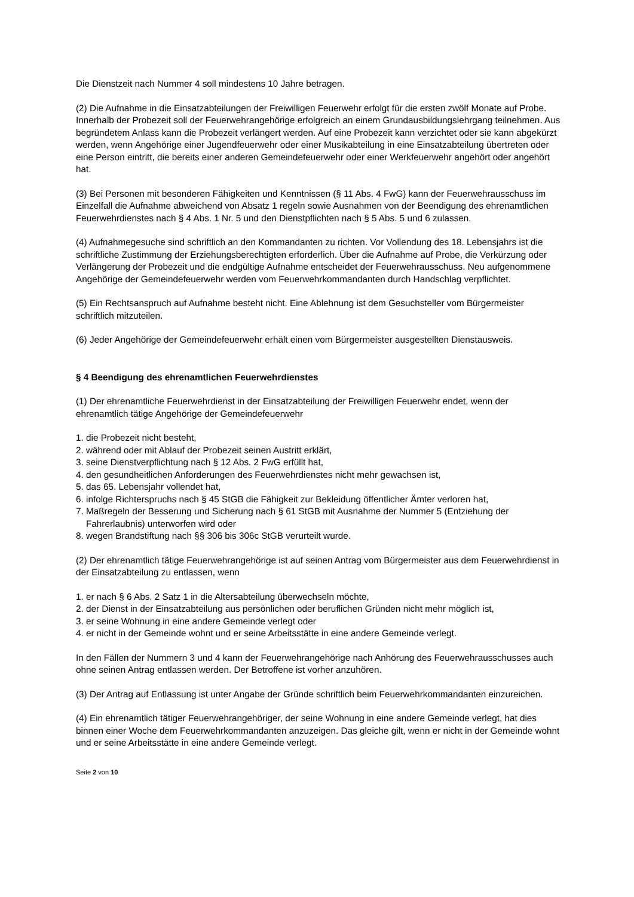Die Dienstzeit nach Nummer 4 soll mindestens 10 Jahre betragen.
(2) Die Aufnahme in die Einsatzabteilungen der Freiwilligen Feuerwehr erfolgt für die ersten zwölf Monate auf Probe. Innerhalb der Probezeit soll der Feuerwehrangehörige erfolgreich an einem Grundausbildungslehrgang teilnehmen. Aus begründetem Anlass kann die Probezeit verlängert werden. Auf eine Probezeit kann verzichtet oder sie kann abgekürzt werden, wenn Angehörige einer Jugendfeuerwehr oder einer Musikabteilung in eine Einsatzabteilung übertreten oder eine Person eintritt, die bereits einer anderen Gemeindefeuerwehr oder einer Werkfeuerwehr angehört oder angehört hat.
(3) Bei Personen mit besonderen Fähigkeiten und Kenntnissen (§ 11 Abs. 4 FwG) kann der Feuerwehrausschuss im Einzelfall die Aufnahme abweichend von Absatz 1 regeln sowie Ausnahmen von der Beendigung des ehrenamtlichen Feuerwehrdienstes nach § 4 Abs. 1 Nr. 5 und den Dienstpflichten nach § 5 Abs. 5 und 6 zulassen.
(4) Aufnahmegesuche sind schriftlich an den Kommandanten zu richten. Vor Vollendung des 18. Lebensjahrs ist die schriftliche Zustimmung der Erziehungsberechtigten erforderlich. Über die Aufnahme auf Probe, die Verkürzung oder Verlängerung der Probezeit und die endgültige Aufnahme entscheidet der Feuerwehrausschuss. Neu aufgenommene Angehörige der Gemeindefeuerwehr werden vom Feuerwehrkommandanten durch Handschlag verpflichtet.
(5) Ein Rechtsanspruch auf Aufnahme besteht nicht. Eine Ablehnung ist dem Gesuchsteller vom Bürgermeister schriftlich mitzuteilen.
(6) Jeder Angehörige der Gemeindefeuerwehr erhält einen vom Bürgermeister ausgestellten Dienstausweis.
§ 4 Beendigung des ehrenamtlichen Feuerwehrdienstes
(1) Der ehrenamtliche Feuerwehrdienst in der Einsatzabteilung der Freiwilligen Feuerwehr endet, wenn der ehrenamtlich tätige Angehörige der Gemeindefeuerwehr
1. die Probezeit nicht besteht,
2. während oder mit Ablauf der Probezeit seinen Austritt erklärt,
3. seine Dienstverpflichtung nach § 12 Abs. 2 FwG erfüllt hat,
4. den gesundheitlichen Anforderungen des Feuerwehrdienstes nicht mehr gewachsen ist,
5. das 65. Lebensjahr vollendet hat,
6. infolge Richterspruchs nach § 45 StGB die Fähigkeit zur Bekleidung öffentlicher Ämter verloren hat,
7. Maßregeln der Besserung und Sicherung nach § 61 StGB mit Ausnahme der Nummer 5 (Entziehung der Fahrerlaubnis) unterworfen wird oder
8. wegen Brandstiftung nach §§ 306 bis 306c StGB verurteilt wurde.
(2) Der ehrenamtlich tätige Feuerwehrangehörige ist auf seinen Antrag vom Bürgermeister aus dem Feuerwehrdienst in der Einsatzabteilung zu entlassen, wenn
1. er nach § 6 Abs. 2 Satz 1 in die Altersabteilung überwechseln möchte,
2. der Dienst in der Einsatzabteilung aus persönlichen oder beruflichen Gründen nicht mehr möglich ist,
3. er seine Wohnung in eine andere Gemeinde verlegt oder
4. er nicht in der Gemeinde wohnt und er seine Arbeitsstätte in eine andere Gemeinde verlegt.
In den Fällen der Nummern 3 und 4 kann der Feuerwehrangehörige nach Anhörung des Feuerwehrausschusses auch ohne seinen Antrag entlassen werden. Der Betroffene ist vorher anzuhören.
(3) Der Antrag auf Entlassung ist unter Angabe der Gründe schriftlich beim Feuerwehrkommandanten einzureichen.
(4) Ein ehrenamtlich tätiger Feuerwehrangehöriger, der seine Wohnung in eine andere Gemeinde verlegt, hat dies binnen einer Woche dem Feuerwehrkommandanten anzuzeigen. Das gleiche gilt, wenn er nicht in der Gemeinde wohnt und er seine Arbeitsstätte in eine andere Gemeinde verlegt.
Seite 2 von 10